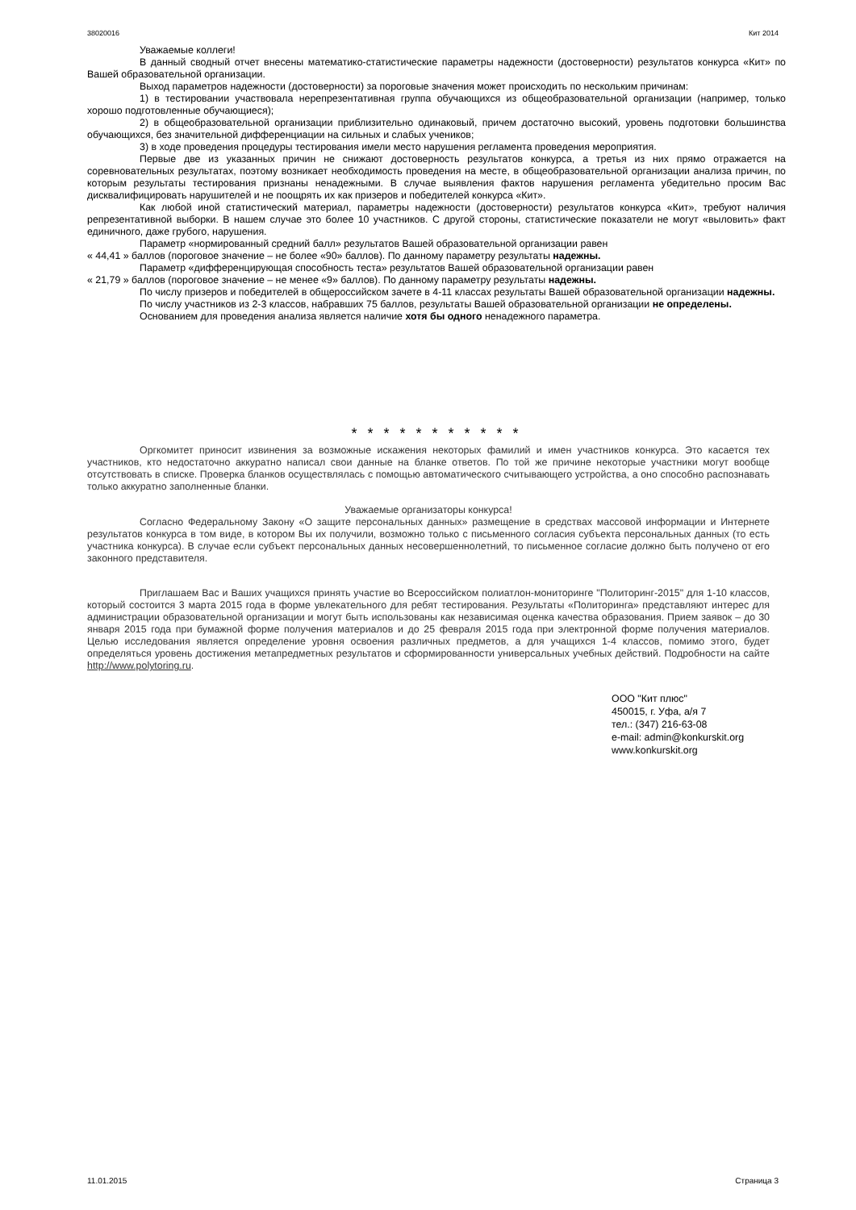38020016 Кит 2014
Уважаемые коллеги!
В данный сводный отчет внесены математико-статистические параметры надежности (достоверности) результатов конкурса «Кит» по Вашей образовательной организации.
Выход параметров надежности (достоверности) за пороговые значения может происходить по нескольким причинам:
1) в тестировании участвовала нерепрезентативная группа обучающихся из общеобразовательной организации (например, только хорошо подготовленные обучающиеся);
2) в общеобразовательной организации приблизительно одинаковый, причем достаточно высокий, уровень подготовки большинства обучающихся, без значительной дифференциации на сильных и слабых учеников;
3) в ходе проведения процедуры тестирования имели место нарушения регламента проведения мероприятия.
Первые две из указанных причин не снижают достоверность результатов конкурса, а третья из них прямо отражается на соревновательных результатах, поэтому возникает необходимость проведения на месте, в общеобразовательной организации анализа причин, по которым результаты тестирования признаны ненадежными. В случае выявления фактов нарушения регламента убедительно просим Вас дисквалифицировать нарушителей и не поощрять их как призеров и победителей конкурса «Кит».
Как любой иной статистический материал, параметры надежности (достоверности) результатов конкурса «Кит», требуют наличия репрезентативной выборки. В нашем случае это более 10 участников. С другой стороны, статистические показатели не могут «выловить» факт единичного, даже грубого, нарушения.
Параметр «нормированный средний балл» результатов Вашей образовательной организации равен
« 44,41 » баллов (пороговое значение – не более «90» баллов). По данному параметру результаты надежны.
Параметр «дифференцирующая способность теста» результатов Вашей образовательной организации равен
« 21,79 » баллов (пороговое значение – не менее «9» баллов). По данному параметру результаты надежны.
По числу призеров и победителей в общероссийском зачете в 4-11 классах результаты Вашей образовательной организации надежны.
По числу участников из 2-3 классов, набравших 75 баллов, результаты Вашей образовательной организации не определены.
Основанием для проведения анализа является наличие хотя бы одного ненадежного параметра.
* * * * * * * * * * *
Оргкомитет приносит извинения за возможные искажения некоторых фамилий и имен участников конкурса. Это касается тех участников, кто недостаточно аккуратно написал свои данные на бланке ответов. По той же причине некоторые участники могут вообще отсутствовать в списке. Проверка бланков осуществлялась с помощью автоматического считывающего устройства, а оно способно распознавать только аккуратно заполненные бланки.
Уважаемые организаторы конкурса!
Согласно Федеральному Закону «О защите персональных данных» размещение в средствах массовой информации и Интернете результатов конкурса в том виде, в котором Вы их получили, возможно только с письменного согласия субъекта персональных данных (то есть участника конкурса). В случае если субъект персональных данных несовершеннолетний, то письменное согласие должно быть получено от его законного представителя.
Приглашаем Вас и Ваших учащихся принять участие во Всероссийском полиатлон-мониторинге "Политоринг-2015" для 1-10 классов, который состоится 3 марта 2015 года в форме увлекательного для ребят тестирования. Результаты «Политоринга» представляют интерес для администрации образовательной организации и могут быть использованы как независимая оценка качества образования. Прием заявок – до 30 января 2015 года при бумажной форме получения материалов и до 25 февраля 2015 года при электронной форме получения материалов. Целью исследования является определение уровня освоения различных предметов, а для учащихся 1-4 классов, помимо этого, будет определяться уровень достижения метапредметных результатов и сформированности универсальных учебных действий. Подробности на сайте http://www.polytoring.ru.
ООО "Кит плюс"
450015, г. Уфа, а/я 7
тел.: (347) 216-63-08
e-mail: admin@konkurskit.org
www.konkurskit.org
11.01.2015 Страница 3